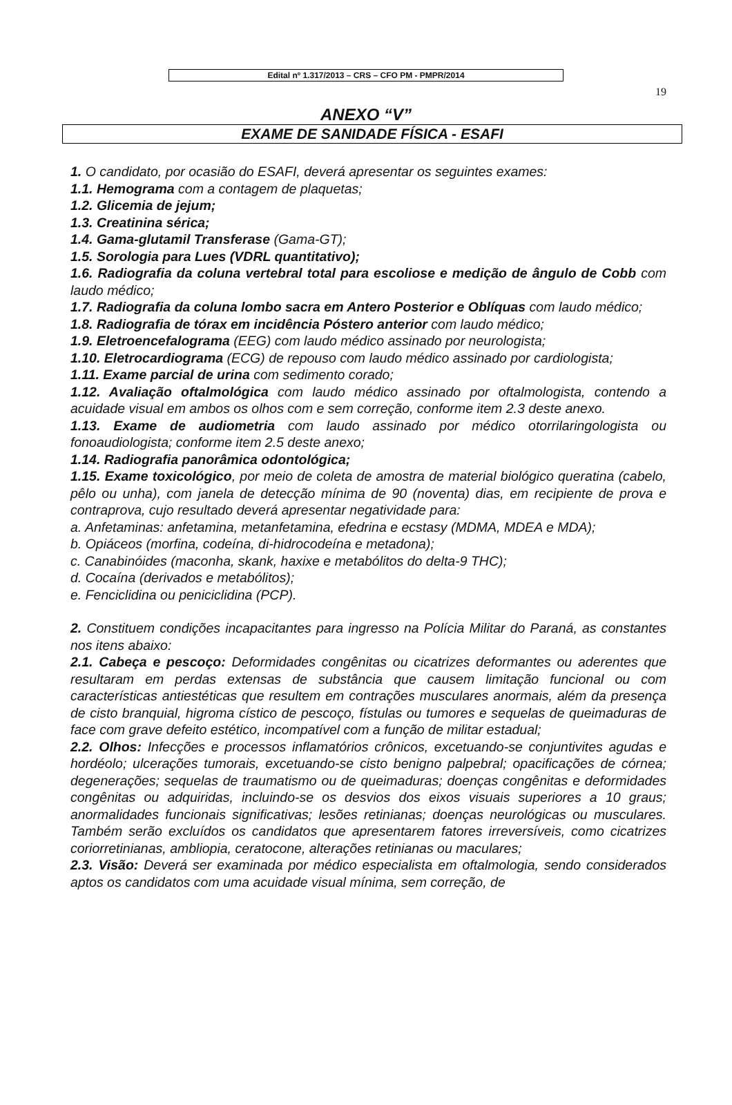Edital nº 1.317/2013 – CRS – CFO PM - PMPR/2014
19
ANEXO “V”
EXAME DE SANIDADE FÍSICA - ESAFI
1. O candidato, por ocasião do ESAFI, deverá apresentar os seguintes exames:
1.1. Hemograma com a contagem de plaquetas;
1.2. Glicemia de jejum;
1.3. Creatinina sérica;
1.4. Gama-glutamil Transferase (Gama-GT);
1.5. Sorologia para Lues (VDRL quantitativo);
1.6. Radiografia da coluna vertebral total para escoliose e medição de ângulo de Cobb com laudo médico;
1.7. Radiografia da coluna lombo sacra em Antero Posterior e Oblíquas com laudo médico;
1.8. Radiografia de tórax em incidência Póstero anterior com laudo médico;
1.9. Eletroencefalograma (EEG) com laudo médico assinado por neurologista;
1.10. Eletrocardiograma (ECG) de repouso com laudo médico assinado por cardiologista;
1.11. Exame parcial de urina com sedimento corado;
1.12. Avaliação oftalmológica com laudo médico assinado por oftalmologista, contendo a acuidade visual em ambos os olhos com e sem correção, conforme item 2.3 deste anexo.
1.13. Exame de audiometria com laudo assinado por médico otorrilaringologista ou fonoaudiologista; conforme item 2.5 deste anexo;
1.14. Radiografia panorâmica odontológica;
1.15. Exame toxicológico, por meio de coleta de amostra de material biológico queratina (cabelo, pêlo ou unha), com janela de detecção mínima de 90 (noventa) dias, em recipiente de prova e contraprova, cujo resultado deverá apresentar negatividade para:
a. Anfetaminas: anfetamina, metanfetamina, efedrina e ecstasy (MDMA, MDEA e MDA);
b. Opiáceos (morfina, codeína, di-hidrocodeína e metadona);
c. Canabinóides (maconha, skank, haxixe e metabólitos do delta-9 THC);
d. Cocaína (derivados e metabólitos);
e. Fenciclidina ou peniciclidina (PCP).
2. Constituem condições incapacitantes para ingresso na Polícia Militar do Paraná, as constantes nos itens abaixo:
2.1. Cabeça e pescoço: Deformidades congênitas ou cicatrizes deformantes ou aderentes que resultaram em perdas extensas de substância que causem limitação funcional ou com características antiestéticas que resultem em contrações musculares anormais, além da presença de cisto branquial, higroma cístico de pescoço, fístulas ou tumores e sequelas de queimaduras de face com grave defeito estético, incompatível com a função de militar estadual;
2.2. Olhos: Infecções e processos inflamatórios crônicos, excetuando-se conjuntivites agudas e hordéolo; ulcerações tumorais, excetuando-se cisto benigno palpebral; opacificações de córnea; degenerações; sequelas de traumatismo ou de queimaduras; doenças congênitas e deformidades congênitas ou adquiridas, incluindo-se os desvios dos eixos visuais superiores a 10 graus; anormalidades funcionais significativas; lesões retinianas; doenças neurológicas ou musculares. Também serão excluídos os candidatos que apresentarem fatores irreversíveis, como cicatrizes coriorretinianas, ambliopia, ceratocone, alterações retinianas ou maculares;
2.3. Visão: Deverá ser examinada por médico especialista em oftalmologia, sendo considerados aptos os candidatos com uma acuidade visual mínima, sem correção, de